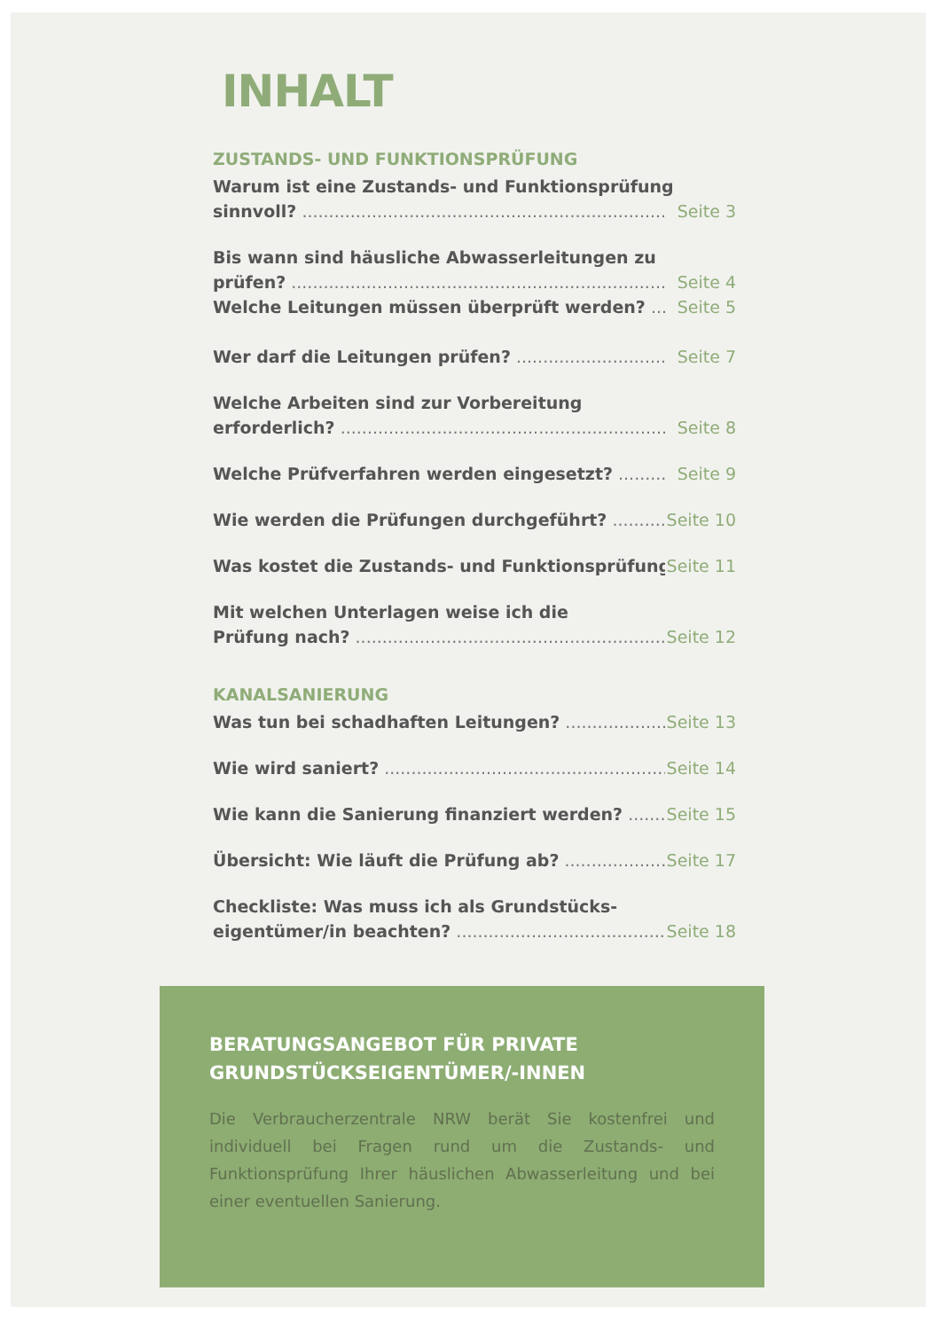INHALT
ZUSTANDS- UND FUNKTIONSPRÜFUNG
Warum ist eine Zustands- und Funktionsprüfung
sinnvoll? Seite 3
Bis wann sind häusliche Abwasserleitungen zu
prüfen? Seite 4
Welche Leitungen müssen überprüft werden? Seite 5
Wer darf die Leitungen prüfen? Seite 7
Welche Arbeiten sind zur Vorbereitung
erforderlich? Seite 8
Welche Prüfverfahren werden eingesetzt? Seite 9
Wie werden die Prüfungen durchgeführt? Seite 10
Was kostet die Zustands- und Funktionsprüfung? Seite 11
Mit welchen Unterlagen weise ich die
Prüfung nach? Seite 12
KANALSANIERUNG
Was tun bei schadhaften Leitungen? Seite 13
Wie wird saniert? Seite 14
Wie kann die Sanierung finanziert werden? Seite 15
Übersicht: Wie läuft die Prüfung ab? Seite 17
Checkliste: Was muss ich als Grundstücks-
eigentümer/in beachten? Seite 18
BERATUNGSANGEBOT FÜR PRIVATE GRUNDSTÜCKSEIGENTÜMER/-INNEN
Die Verbraucherzentrale NRW berät Sie kostenfrei und individuell bei Fragen rund um die Zustands- und Funktionsprüfung Ihrer häuslichen Abwasserleitung und bei einer eventuellen Sanierung.